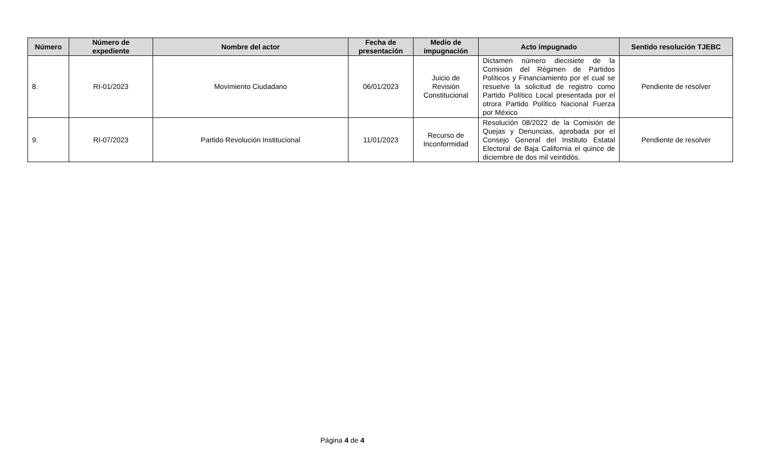| Número | Número de expediente | Nombre del actor | Fecha de presentación | Medio de impugnación | Acto impugnado | Sentido resolución TJEBC |
| --- | --- | --- | --- | --- | --- | --- |
| 8. | RI-01/2023 | Movimiento Ciudadano | 06/01/2023 | Juicio de Revisión Constitucional | Dictamen número diecisiete de la Comisión del Régimen de Partidos Políticos y Financiamiento por el cual se resuelve la solicitud de registro como Partido Político Local presentada por el otrora Partido Político Nacional Fuerza por México | Pendiente de resolver |
| 9. | RI-07/2023 | Partido Revolución Institucional | 11/01/2023 | Recurso de Inconformidad | Resolución 08/2022 de la Comisión de Quejas y Denuncias, aprobada por el Consejo General del Instituto Estatal Electoral de Baja California el quince de diciembre de dos mil veintidós. | Pendiente de resolver |
Página 4 de 4